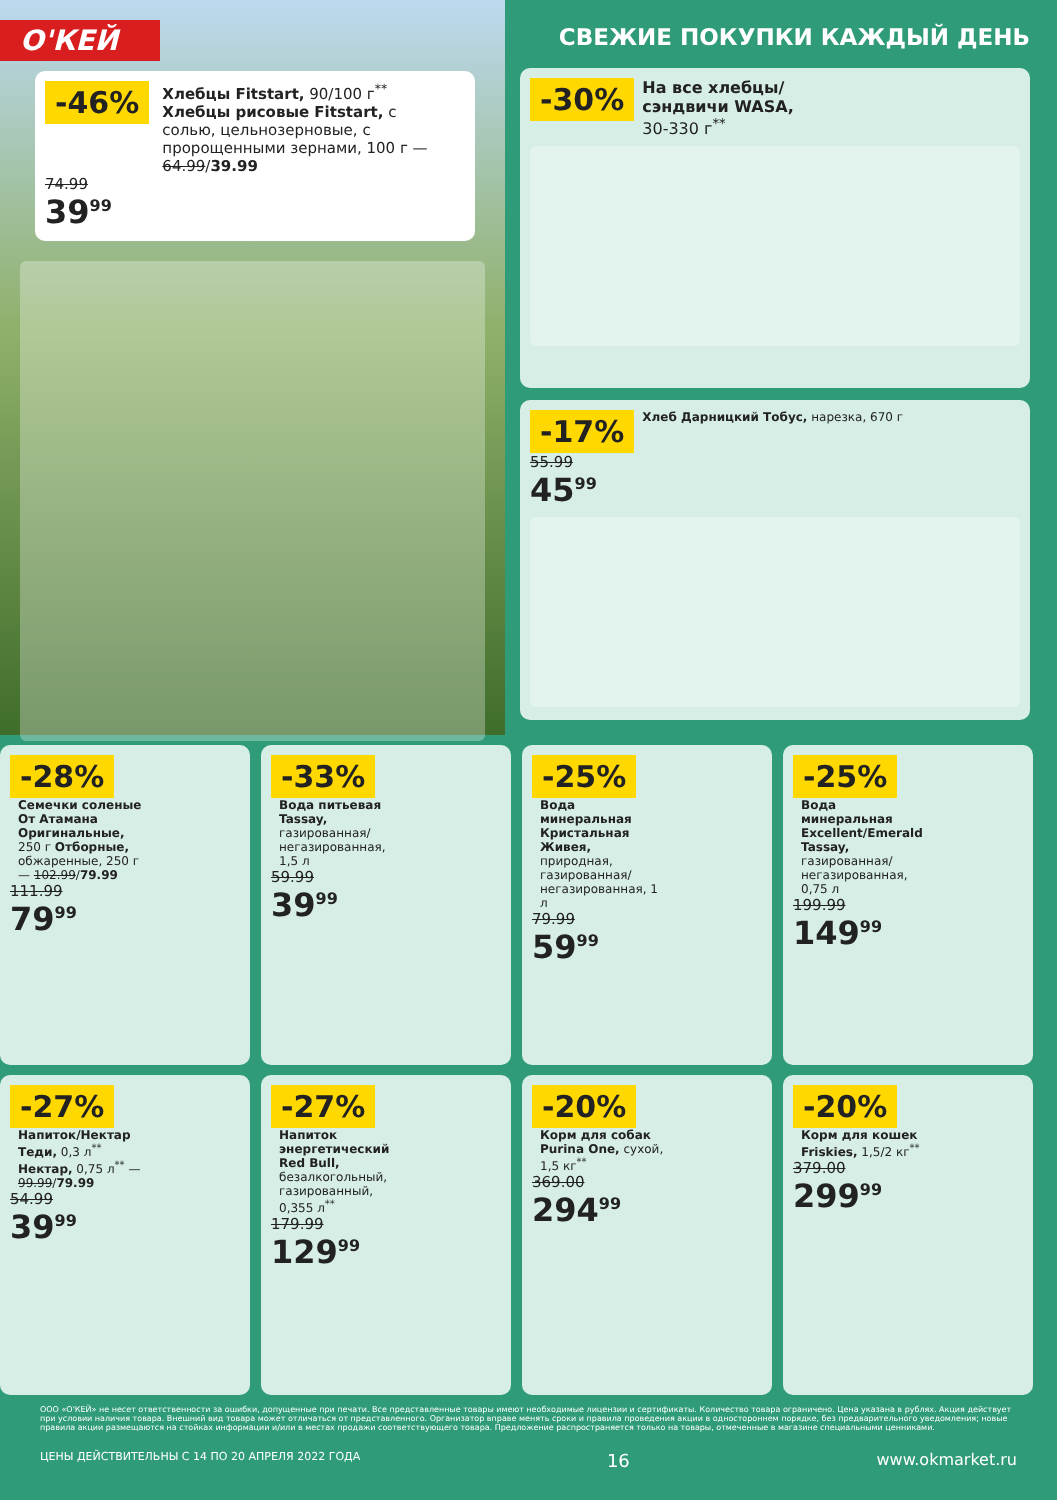О'КЕЙ
-46%
Хлебцы Fitstart, 90/100 г<sup>**</sup>
Хлебцы рисовые Fitstart, с солью, цельнозерновые, с пророщенными зернами, 100 г — 64.99/39.99
74.99
39<sup>99</sup>
СВЕЖИЕ ПОКУПКИ КАЖДЫЙ ДЕНЬ
-30%
На все хлебцы/ сэндвичи WASA,
30-330 г<sup>**</sup>
-17%
Хлеб Дарницкий Тобус, нарезка, 670 г
55.99
45<sup>99</sup>
-28%
Семечки соленые От Атамана Оригинальные, 250 г Отборные, обжаренные, 250 г — 102.99/79.99
111.99
79<sup>99</sup>
-33%
Вода питьевая Tassay, газированная/ негазированная, 1,5 л
59.99
39<sup>99</sup>
-25%
Вода минеральная Кристальная Живея, природная, газированная/ негазированная, 1 л
79.99
59<sup>99</sup>
-25%
Вода минеральная Excellent/Emerald Tassay, газированная/ негазированная, 0,75 л
199.99
149<sup>99</sup>
-27%
Напиток/Нектар Теди, 0,3 л<sup>**</sup> Нектар, 0,75 л<sup>**</sup> — 99.99/79.99
54.99
39<sup>99</sup>
-27%
Напиток энергетический Red Bull, безалкогольный, газированный, 0,355 л<sup>**</sup>
179.99
129<sup>99</sup>
-20%
Корм для собак Purina One, сухой, 1,5 кг<sup>**</sup>
369.00
294<sup>99</sup>
-20%
Корм для кошек Friskies, 1,5/2 кг<sup>**</sup>
379.00
299<sup>99</sup>
ООО «О'КЕЙ» не несет ответственности за ошибки, допущенные при печати. Все представленные товары имеют необходимые лицензии и сертификаты. Количество товара ограничено. Цена указана в рублях. Акция действует при условии наличия товара. Внешний вид товара может отличаться от представленного. Организатор вправе менять сроки и правила проведения акции в одностороннем порядке, без предварительного уведомления; новые правила акции размещаются на стойках информации и/или в местах продажи соответствующего товара. Предложение распространяется только на товары, отмеченные в магазине специальными ценниками.
ЦЕНЫ ДЕЙСТВИТЕЛЬНЫ С 14 ПО 20 АПРЕЛЯ 2022 ГОДА 16 www.okmarket.ru